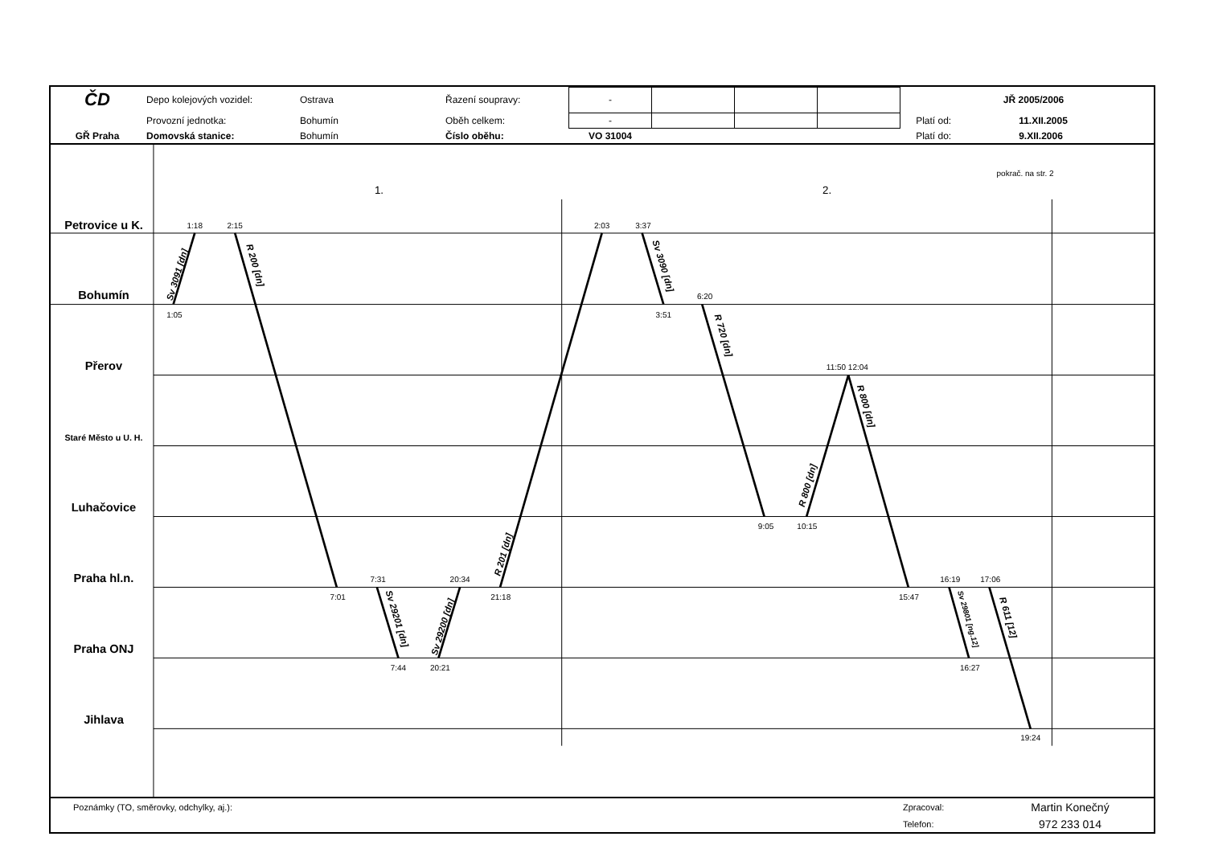| ČD | Depo kolejových vozidel: | Ostrava | Řazení soupravy: | - | | | | | JŘ 2005/2006 | |
| | Provozní jednotka: | Bohumín | Oběh celkem: | - | | | | | Platí od: | 11.XII.2005 |
| GŘ Praha | Domovská stanice: | Bohumín | Číslo oběhu: | VO 31004 | | | | | Platí do: | 9.XII.2006 |
Petrovice u K.
Bohumín
Přerov
Staré Město u U. H.
Luhačovice
Praha hl.n.
Praha ONJ
Jihlava
pokrač. na str. 2
1.
2.
1:18
2:15
1:05
2:03
3:37
3:51
6:20
11:50 12:04
9:05
10:15
7:31
20:34
7:01
21:18
7:44
20:21
15:47
16:19
17:06
16:27
19:24
Sv 3091 [dn]
R 200 [dn]
Sv 29201 [dn]
Sv 29200 [dn]
R 201 [dn]
Sv 3090 [dn]
R 720 [dn]
R 800 [dn]
R 800 [dn]
Sv 29801 [ng.12]
R 611 [12]
| Poznámky (TO, směrovky, odchylky, aj.): | Zpracoval: | Martin Konečný |
| | Telefon: | 972 233 014 |